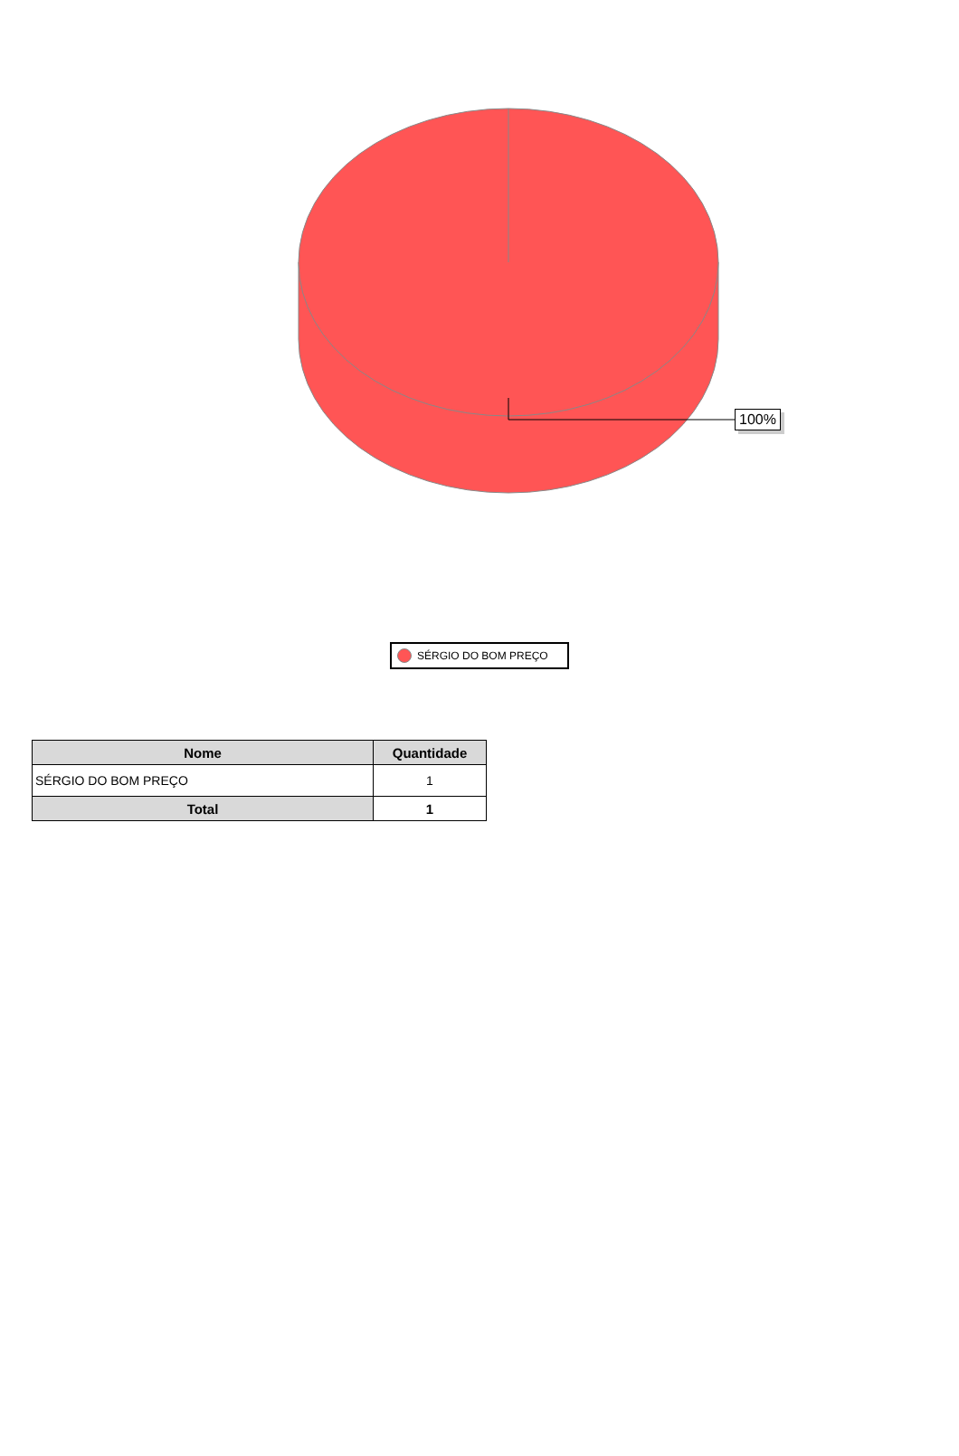100%
SÉRGIO DO BOM PREÇO
| Nome | Quantidade |
| --- | --- |
| SÉRGIO DO BOM PREÇO | 1 |
| Total | 1 |